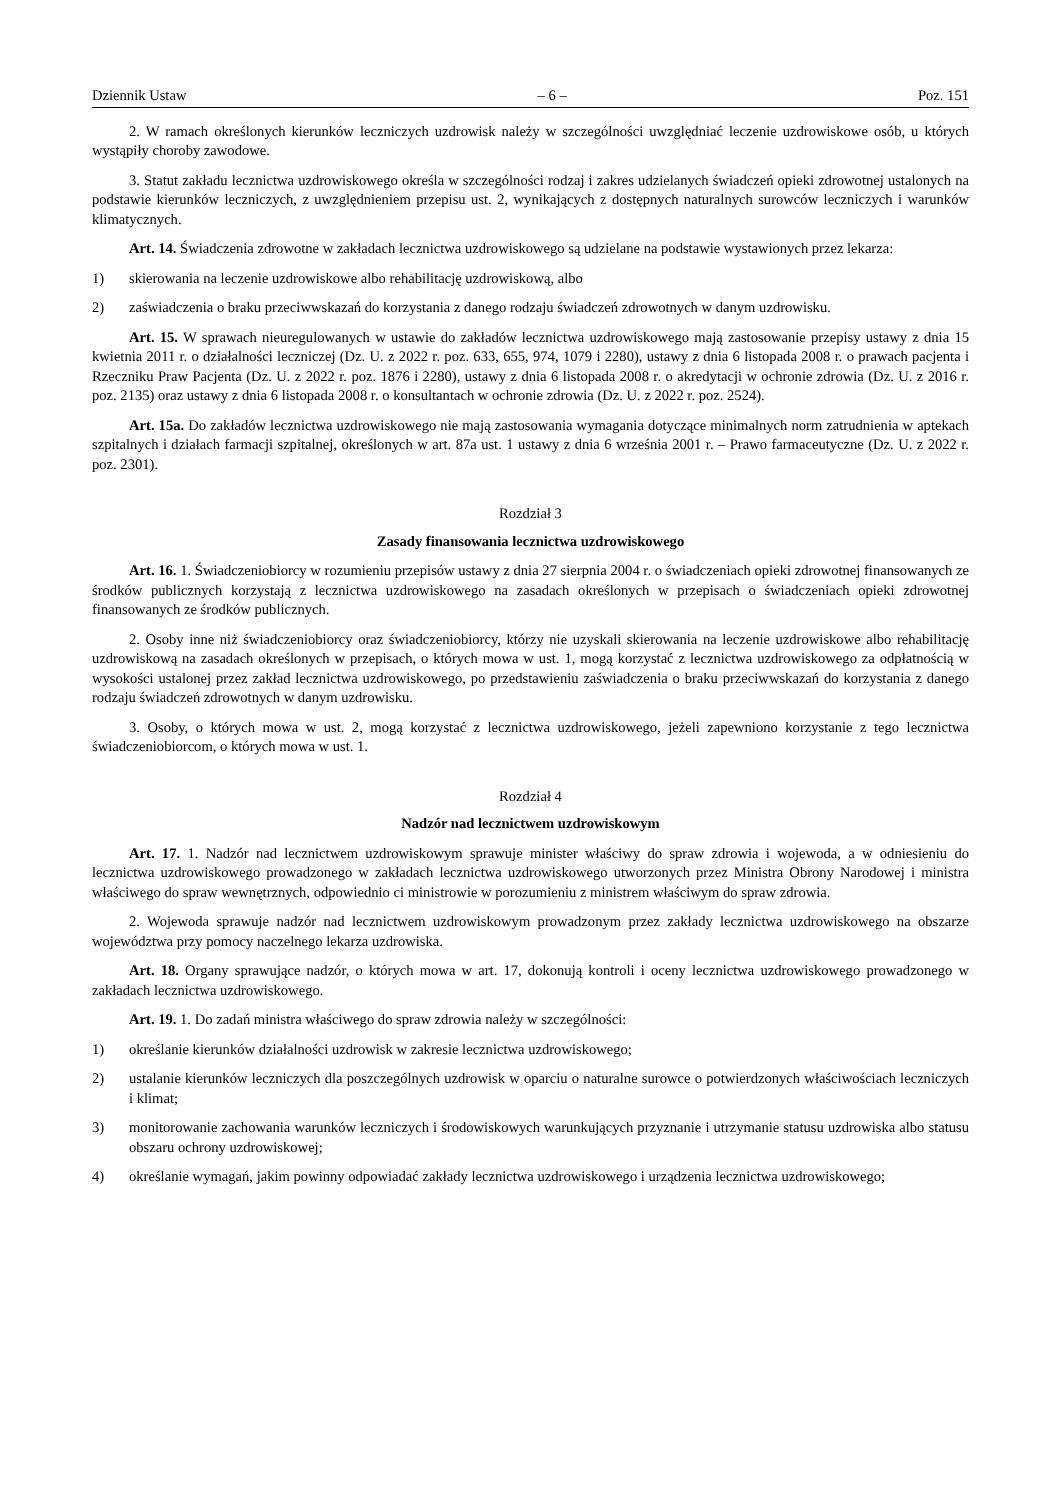Dziennik Ustaw – 6 – Poz. 151
2. W ramach określonych kierunków leczniczych uzdrowisk należy w szczególności uwzględniać leczenie uzdrowiskowe osób, u których wystąpiły choroby zawodowe.
3. Statut zakładu lecznictwa uzdrowiskowego określa w szczególności rodzaj i zakres udzielanych świadczeń opieki zdrowotnej ustalonych na podstawie kierunków leczniczych, z uwzględnieniem przepisu ust. 2, wynikających z dostępnych naturalnych surowców leczniczych i warunków klimatycznych.
Art. 14. Świadczenia zdrowotne w zakładach lecznictwa uzdrowiskowego są udzielane na podstawie wystawionych przez lekarza:
1) skierowania na leczenie uzdrowiskowe albo rehabilitację uzdrowiskową, albo
2) zaświadczenia o braku przeciwwskazań do korzystania z danego rodzaju świadczeń zdrowotnych w danym uzdrowisku.
Art. 15. W sprawach nieuregulowanych w ustawie do zakładów lecznictwa uzdrowiskowego mają zastosowanie przepisy ustawy z dnia 15 kwietnia 2011 r. o działalności leczniczej (Dz. U. z 2022 r. poz. 633, 655, 974, 1079 i 2280), ustawy z dnia 6 listopada 2008 r. o prawach pacjenta i Rzeczniku Praw Pacjenta (Dz. U. z 2022 r. poz. 1876 i 2280), ustawy z dnia 6 listopada 2008 r. o akredytacji w ochronie zdrowia (Dz. U. z 2016 r. poz. 2135) oraz ustawy z dnia 6 listopada 2008 r. o konsultantach w ochronie zdrowia (Dz. U. z 2022 r. poz. 2524).
Art. 15a. Do zakładów lecznictwa uzdrowiskowego nie mają zastosowania wymagania dotyczące minimalnych norm zatrudnienia w aptekach szpitalnych i działach farmacji szpitalnej, określonych w art. 87a ust. 1 ustawy z dnia 6 września 2001 r. – Prawo farmaceutyczne (Dz. U. z 2022 r. poz. 2301).
Rozdział 3
Zasady finansowania lecznictwa uzdrowiskowego
Art. 16. 1. Świadczeniobiorcy w rozumieniu przepisów ustawy z dnia 27 sierpnia 2004 r. o świadczeniach opieki zdrowotnej finansowanych ze środków publicznych korzystają z lecznictwa uzdrowiskowego na zasadach określonych w przepisach o świadczeniach opieki zdrowotnej finansowanych ze środków publicznych.
2. Osoby inne niż świadczeniobiorcy oraz świadczeniobiorcy, którzy nie uzyskali skierowania na leczenie uzdrowiskowe albo rehabilitację uzdrowiskową na zasadach określonych w przepisach, o których mowa w ust. 1, mogą korzystać z lecznictwa uzdrowiskowego za odpłatnością w wysokości ustalonej przez zakład lecznictwa uzdrowiskowego, po przedstawieniu zaświadczenia o braku przeciwwskazań do korzystania z danego rodzaju świadczeń zdrowotnych w danym uzdrowisku.
3. Osoby, o których mowa w ust. 2, mogą korzystać z lecznictwa uzdrowiskowego, jeżeli zapewniono korzystanie z tego lecznictwa świadczeniobiorcom, o których mowa w ust. 1.
Rozdział 4
Nadzór nad lecznictwem uzdrowiskowym
Art. 17. 1. Nadzór nad lecznictwem uzdrowiskowym sprawuje minister właściwy do spraw zdrowia i wojewoda, a w odniesieniu do lecznictwa uzdrowiskowego prowadzonego w zakładach lecznictwa uzdrowiskowego utworzonych przez Ministra Obrony Narodowej i ministra właściwego do spraw wewnętrznych, odpowiednio ci ministrowie w porozumieniu z ministrem właściwym do spraw zdrowia.
2. Wojewoda sprawuje nadzór nad lecznictwem uzdrowiskowym prowadzonym przez zakłady lecznictwa uzdrowiskowego na obszarze województwa przy pomocy naczelnego lekarza uzdrowiska.
Art. 18. Organy sprawujące nadzór, o których mowa w art. 17, dokonują kontroli i oceny lecznictwa uzdrowiskowego prowadzonego w zakładach lecznictwa uzdrowiskowego.
Art. 19. 1. Do zadań ministra właściwego do spraw zdrowia należy w szczególności:
1) określanie kierunków działalności uzdrowisk w zakresie lecznictwa uzdrowiskowego;
2) ustalanie kierunków leczniczych dla poszczególnych uzdrowisk w oparciu o naturalne surowce o potwierdzonych właściwościach leczniczych i klimat;
3) monitorowanie zachowania warunków leczniczych i środowiskowych warunkujących przyznanie i utrzymanie statusu uzdrowiska albo statusu obszaru ochrony uzdrowiskowej;
4) określanie wymagań, jakim powinny odpowiadać zakłady lecznictwa uzdrowiskowego i urządzenia lecznictwa uzdrowiskowego;